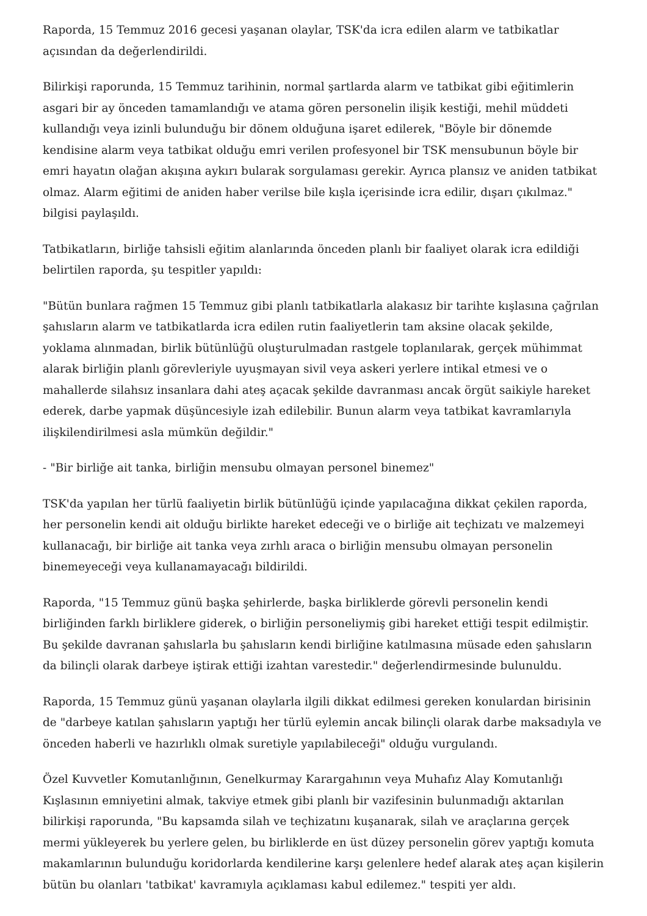Raporda, 15 Temmuz 2016 gecesi yaşanan olaylar, TSK'da icra edilen alarm ve tatbikatlar açısından da değerlendirildi.
Bilirkişi raporunda, 15 Temmuz tarihinin, normal şartlarda alarm ve tatbikat gibi eğitimlerin asgari bir ay önceden tamamlandığı ve atama gören personelin ilişik kestiği, mehil müddeti kullandığı veya izinli bulunduğu bir dönem olduğuna işaret edilerek, "Böyle bir dönemde kendisine alarm veya tatbikat olduğu emri verilen profesyonel bir TSK mensubunun böyle bir emri hayatın olağan akışına aykırı bularak sorgulaması gerekir. Ayrıca plansız ve aniden tatbikat olmaz. Alarm eğitimi de aniden haber verilse bile kışla içerisinde icra edilir, dışarı çıkılmaz." bilgisi paylaşıldı.
Tatbikatların, birliğe tahsisli eğitim alanlarında önceden planlı bir faaliyet olarak icra edildiği belirtilen raporda, şu tespitler yapıldı:
"Bütün bunlara rağmen 15 Temmuz gibi planlı tatbikatlarla alakasız bir tarihte kışlasına çağrılan şahısların alarm ve tatbikatlarda icra edilen rutin faaliyetlerin tam aksine olacak şekilde, yoklama alınmadan, birlik bütünlüğü oluşturulmadan rastgele toplanılarak, gerçek mühimmat alarak birliğin planlı görevleriyle uyuşmayan sivil veya askeri yerlere intikal etmesi ve o mahallerde silahsız insanlara dahi ateş açacak şekilde davranması ancak örgüt saikiyle hareket ederek, darbe yapmak düşüncesiyle izah edilebilir. Bunun alarm veya tatbikat kavramlarıyla ilişkilendirilmesi asla mümkün değildir."
- "Bir birliğe ait tanka, birliğin mensubu olmayan personel binemez"
TSK'da yapılan her türlü faaliyetin birlik bütünlüğü içinde yapılacağına dikkat çekilen raporda, her personelin kendi ait olduğu birlikte hareket edeceği ve o birliğe ait teçhizatı ve malzemeyi kullanacağı, bir birliğe ait tanka veya zırhlı araca o birliğin mensubu olmayan personelin binemeyeceği veya kullanamayacağı bildirildi.
Raporda, "15 Temmuz günü başka şehirlerde, başka birliklerde görevli personelin kendi birliğinden farklı birliklere giderek, o birliğin personeliymiş gibi hareket ettiği tespit edilmiştir. Bu şekilde davranan şahıslarla bu şahısların kendi birliğine katılmasına müsade eden şahısların da bilinçli olarak darbeye iştirak ettiği izahtan varestedir." değerlendirmesinde bulunuldu.
Raporda, 15 Temmuz günü yaşanan olaylarla ilgili dikkat edilmesi gereken konulardan birisinin de "darbeye katılan şahısların yaptığı her türlü eylemin ancak bilinçli olarak darbe maksadıyla ve önceden haberli ve hazırlıklı olmak suretiyle yapılabileceği" olduğu vurgulandı.
Özel Kuvvetler Komutanlığının, Genelkurmay Karargahının veya Muhafız Alay Komutanlığı Kışlasının emniyetini almak, takviye etmek gibi planlı bir vazifesinin bulunmadığı aktarılan bilirkişi raporunda, "Bu kapsamda silah ve teçhizatını kuşanarak, silah ve araçlarına gerçek mermi yükleyerek bu yerlere gelen, bu birliklerde en üst düzey personelin görev yaptığı komuta makamlarının bulunduğu koridorlarda kendilerine karşı gelenlere hedef alarak ateş açan kişilerin bütün bu olanları 'tatbikat' kavramıyla açıklaması kabul edilemez." tespiti yer aldı.